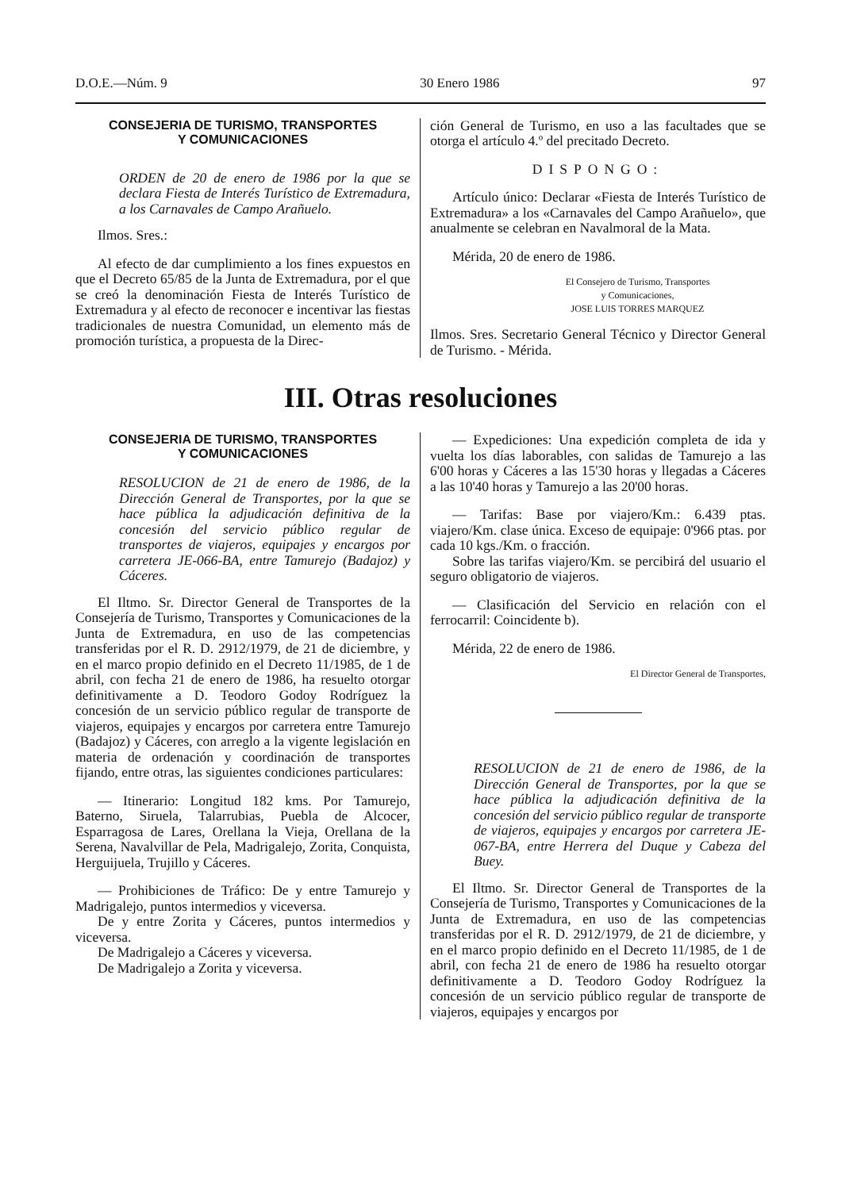D.O.E.—Núm. 9 30 Enero 1986 97
CONSEJERIA DE TURISMO, TRANSPORTES
Y COMUNICACIONES
ORDEN de 20 de enero de 1986 por la que se declara Fiesta de Interés Turístico de Extremadura, a los Carnavales de Campo Arañuelo.
Ilmos. Sres.:
Al efecto de dar cumplimiento a los fines expuestos en que el Decreto 65/85 de la Junta de Extremadura, por el que se creó la denominación Fiesta de Interés Turístico de Extremadura y al efecto de reconocer e incentivar las fiestas tradicionales de nuestra Comunidad, un elemento más de promoción turística, a propuesta de la Direc-
ción General de Turismo, en uso a las facultades que se otorga el artículo 4.º del precitado Decreto.
DISPONGO:
Artículo único: Declarar «Fiesta de Interés Turístico de Extremadura» a los «Carnavales del Campo Arañuelo», que anualmente se celebran en Navalmoral de la Mata.
Mérida, 20 de enero de 1986.
El Consejero de Turismo, Transportes
y Comunicaciones,
JOSE LUIS TORRES MARQUEZ
Ilmos. Sres. Secretario General Técnico y Director General de Turismo. - Mérida.
III. Otras resoluciones
CONSEJERIA DE TURISMO, TRANSPORTES
Y COMUNICACIONES
RESOLUCION de 21 de enero de 1986, de la Dirección General de Transportes, por la que se hace pública la adjudicación definitiva de la concesión del servicio público regular de transportes de viajeros, equipajes y encargos por carretera JE-066-BA, entre Tamurejo (Badajoz) y Cáceres.
El Iltmo. Sr. Director General de Transportes de la Consejería de Turismo, Transportes y Comunicaciones de la Junta de Extremadura, en uso de las competencias transferidas por el R. D. 2912/1979, de 21 de diciembre, y en el marco propio definido en el Decreto 11/1985, de 1 de abril, con fecha 21 de enero de 1986, ha resuelto otorgar definitivamente a D. Teodoro Godoy Rodríguez la concesión de un servicio público regular de transporte de viajeros, equipajes y encargos por carretera entre Tamurejo (Badajoz) y Cáceres, con arreglo a la vigente legislación en materia de ordenación y coordinación de transportes fijando, entre otras, las siguientes condiciones particulares:
— Itinerario: Longitud 182 kms. Por Tamurejo, Baterno, Siruela, Talarrubias, Puebla de Alcocer, Esparragosa de Lares, Orellana la Vieja, Orellana de la Serena, Navalvillar de Pela, Madrigalejo, Zorita, Conquista, Herguijuela, Trujillo y Cáceres.
— Prohibiciones de Tráfico: De y entre Tamurejo y Madrigalejo, puntos intermedios y viceversa.
De y entre Zorita y Cáceres, puntos intermedios y viceversa.
De Madrigalejo a Cáceres y viceversa.
De Madrigalejo a Zorita y viceversa.
— Expediciones: Una expedición completa de ida y vuelta los días laborables, con salidas de Tamurejo a las 6'00 horas y Cáceres a las 15'30 horas y llegadas a Cáceres a las 10'40 horas y Tamurejo a las 20'00 horas.
— Tarifas: Base por viajero/Km.: 6.439 ptas. viajero/Km. clase única. Exceso de equipaje: 0'966 ptas. por cada 10 kgs./Km. o fracción.
Sobre las tarifas viajero/Km. se percibirá del usuario el seguro obligatorio de viajeros.
— Clasificación del Servicio en relación con el ferrocarril: Coincidente b).
Mérida, 22 de enero de 1986.
El Director General de Transportes,
RESOLUCION de 21 de enero de 1986, de la Dirección General de Transportes, por la que se hace pública la adjudicación definitiva de la concesión del servicio público regular de transporte de viajeros, equipajes y encargos por carretera JE-067-BA, entre Herrera del Duque y Cabeza del Buey.
El Iltmo. Sr. Director General de Transportes de la Consejería de Turismo, Transportes y Comunicaciones de la Junta de Extremadura, en uso de las competencias transferidas por el R. D. 2912/1979, de 21 de diciembre, y en el marco propio definido en el Decreto 11/1985, de 1 de abril, con fecha 21 de enero de 1986 ha resuelto otorgar definitivamente a D. Teodoro Godoy Rodríguez la concesión de un servicio público regular de transporte de viajeros, equipajes y encargos por